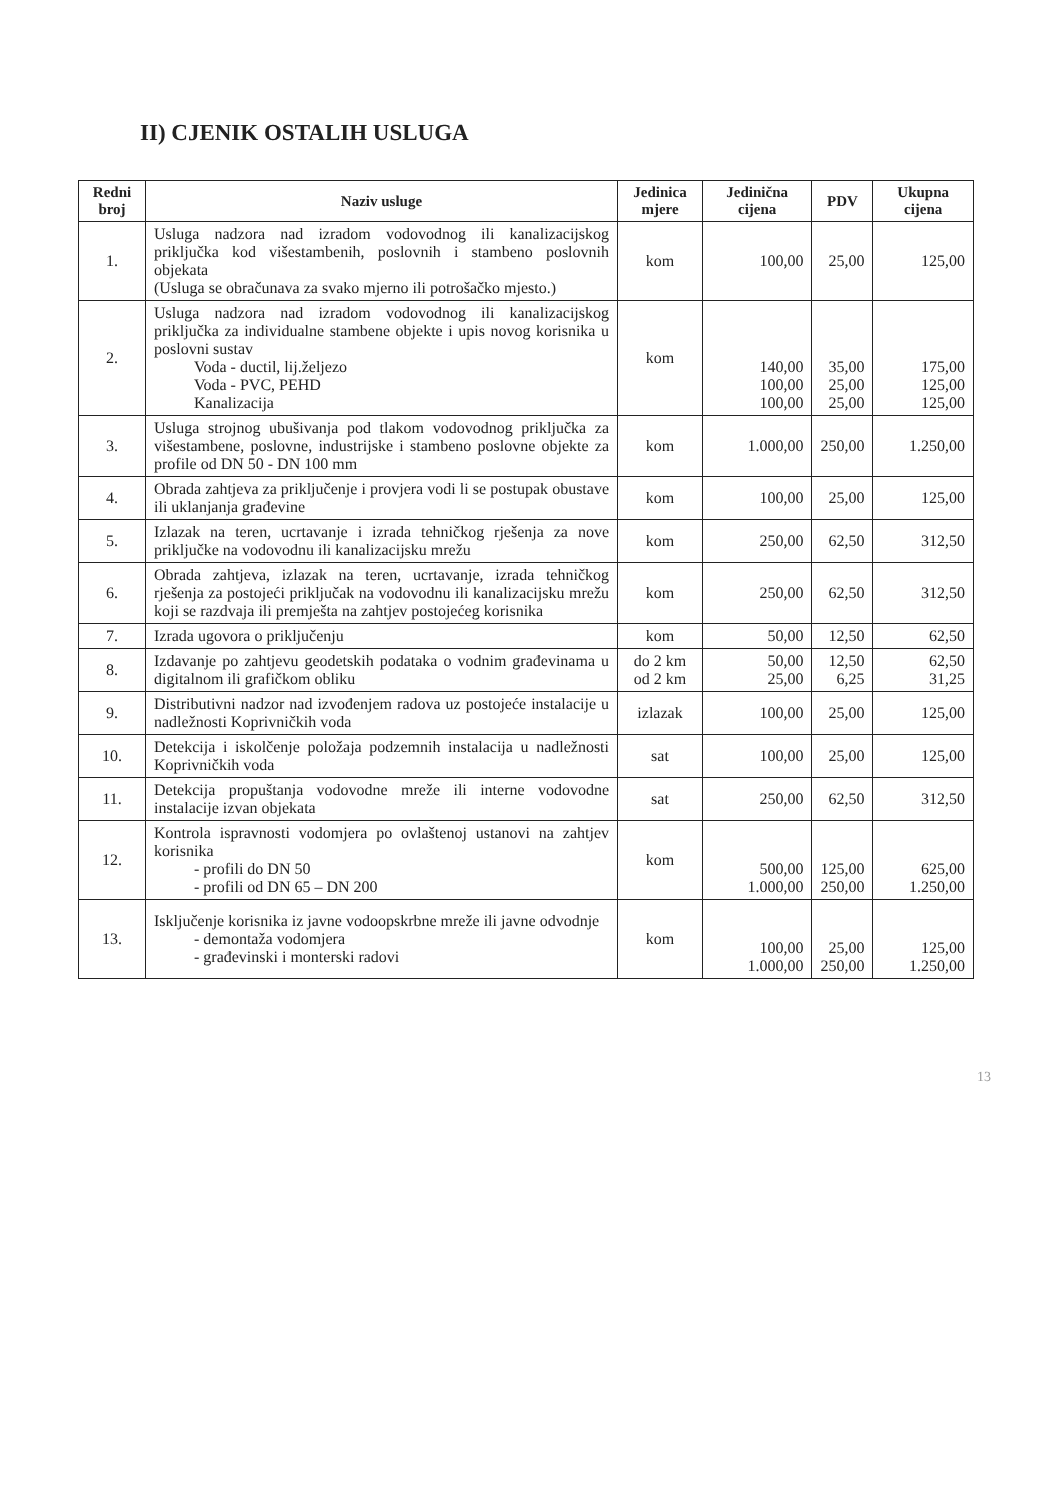II) CJENIK OSTALIH USLUGA
| Redni broj | Naziv usluge | Jedinica mjere | Jedinična cijena | PDV | Ukupna cijena |
| --- | --- | --- | --- | --- | --- |
| 1. | Usluga nadzora nad izradom vodovodnog ili kanalizacijskog priključka kod višestambenih, poslovnih i stambeno poslovnih objekata (Usluga se obračunava za svako mjerno ili potrošačko mjesto.) | kom | 100,00 | 25,00 | 125,00 |
| 2. | Usluga nadzora nad izradom vodovodnog ili kanalizacijskog priključka za individualne stambene objekte i upis novog korisnika u poslovni sustav Voda - ductil, lij.željezo Voda - PVC, PEHD Kanalizacija | kom | 140,00 100,00 100,00 | 35,00 25,00 25,00 | 175,00 125,00 125,00 |
| 3. | Usluga strojnog ubušivanja pod tlakom vodovodnog priključka za višestambene, poslovne, industrijske i stambeno poslovne objekte za profile od DN 50 - DN 100 mm | kom | 1.000,00 | 250,00 | 1.250,00 |
| 4. | Obrada zahtjeva za priključenje i provjera vodi li se postupak obustave ili uklanjanja građevine | kom | 100,00 | 25,00 | 125,00 |
| 5. | Izlazak na teren, ucrtavanje i izrada tehničkog rješenja za nove priključke na vodovodnu ili kanalizacijsku mrežu | kom | 250,00 | 62,50 | 312,50 |
| 6. | Obrada zahtjeva, izlazak na teren, ucrtavanje, izrada tehničkog rješenja za postojeći priključak na vodovodnu ili kanalizacijsku mrežu koji se razdvaja ili premješta na zahtjev postojećeg korisnika | kom | 250,00 | 62,50 | 312,50 |
| 7. | Izrada ugovora o priključenju | kom | 50,00 | 12,50 | 62,50 |
| 8. | Izdavanje po zahtjevu geodetskih podataka o vodnim građevinama u digitalnom ili grafičkom obliku | do 2 km od 2 km | 50,00 25,00 | 12,50 6,25 | 62,50 31,25 |
| 9. | Distributivni nadzor nad izvođenjem radova uz postojeće instalacije u nadležnosti Koprivničkih voda | izlazak | 100,00 | 25,00 | 125,00 |
| 10. | Detekcija i iskolčenje položaja podzemnih instalacija u nadležnosti Koprivničkih voda | sat | 100,00 | 25,00 | 125,00 |
| 11. | Detekcija propuštanja vodovodne mreže ili interne vodovodne instalacije izvan objekata | sat | 250,00 | 62,50 | 312,50 |
| 12. | Kontrola ispravnosti vodomjera po ovlaštenoj ustanovi na zahtjev korisnika - profili do DN 50 - profili od DN 65 – DN 200 | kom | 500,00 1.000,00 | 125,00 250,00 | 625,00 1.250,00 |
| 13. | Isključenje korisnika iz javne vodoopskrbne mreže ili javne odvodnje - demontaža vodomjera - građevinski i monterski radovi | kom | 100,00 1.000,00 | 25,00 250,00 | 125,00 1.250,00 |
13